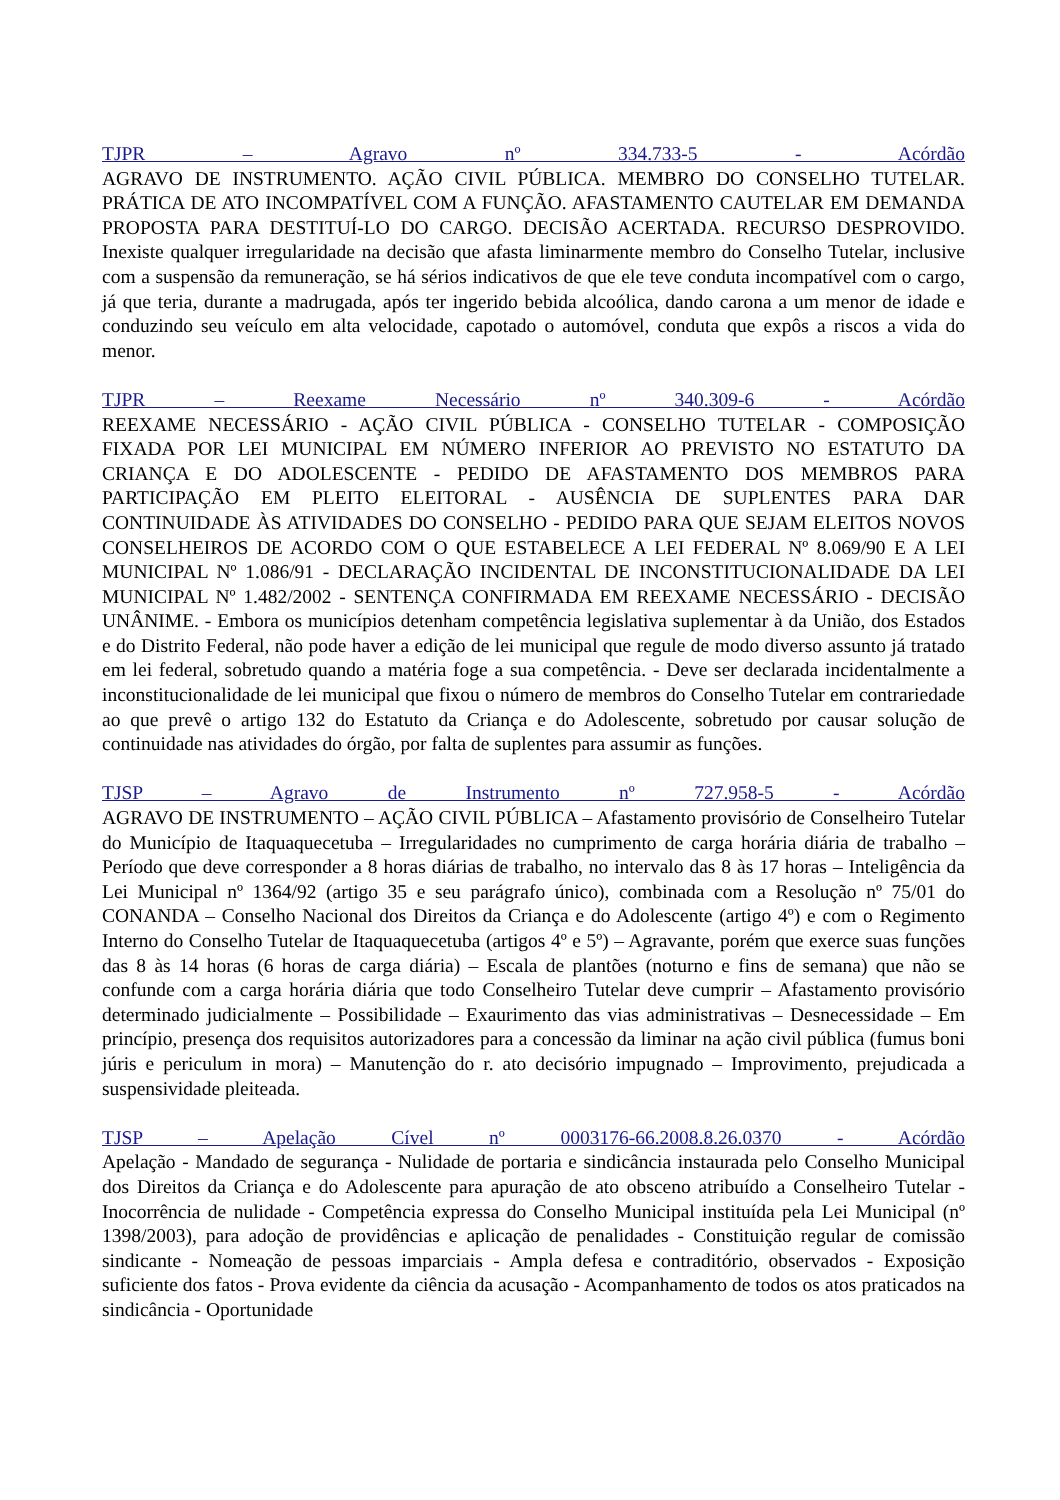TJPR – Agravo nº 334.733-5 - Acórdão
AGRAVO DE INSTRUMENTO. AÇÃO CIVIL PÚBLICA. MEMBRO DO CONSELHO TUTELAR. PRÁTICA DE ATO INCOMPATÍVEL COM A FUNÇÃO. AFASTAMENTO CAUTELAR EM DEMANDA PROPOSTA PARA DESTITUÍ-LO DO CARGO. DECISÃO ACERTADA. RECURSO DESPROVIDO. Inexiste qualquer irregularidade na decisão que afasta liminarmente membro do Conselho Tutelar, inclusive com a suspensão da remuneração, se há sérios indicativos de que ele teve conduta incompatível com o cargo, já que teria, durante a madrugada, após ter ingerido bebida alcoólica, dando carona a um menor de idade e conduzindo seu veículo em alta velocidade, capotado o automóvel, conduta que expôs a riscos a vida do menor.
TJPR – Reexame Necessário nº 340.309-6 - Acórdão
REEXAME NECESSÁRIO - AÇÃO CIVIL PÚBLICA - CONSELHO TUTELAR - COMPOSIÇÃO FIXADA POR LEI MUNICIPAL EM NÚMERO INFERIOR AO PREVISTO NO ESTATUTO DA CRIANÇA E DO ADOLESCENTE - PEDIDO DE AFASTAMENTO DOS MEMBROS PARA PARTICIPAÇÃO EM PLEITO ELEITORAL - AUSÊNCIA DE SUPLENTES PARA DAR CONTINUIDADE ÀS ATIVIDADES DO CONSELHO - PEDIDO PARA QUE SEJAM ELEITOS NOVOS CONSELHEIROS DE ACORDO COM O QUE ESTABELECE A LEI FEDERAL Nº 8.069/90 E A LEI MUNICIPAL Nº 1.086/91 - DECLARAÇÃO INCIDENTAL DE INCONSTITUCIONALIDADE DA LEI MUNICIPAL Nº 1.482/2002 - SENTENÇA CONFIRMADA EM REEXAME NECESSÁRIO - DECISÃO UNÂNIME. - Embora os municípios detenham competência legislativa suplementar à da União, dos Estados e do Distrito Federal, não pode haver a edição de lei municipal que regule de modo diverso assunto já tratado em lei federal, sobretudo quando a matéria foge a sua competência. - Deve ser declarada incidentalmente a inconstitucionalidade de lei municipal que fixou o número de membros do Conselho Tutelar em contrariedade ao que prevê o artigo 132 do Estatuto da Criança e do Adolescente, sobretudo por causar solução de continuidade nas atividades do órgão, por falta de suplentes para assumir as funções.
TJSP – Agravo de Instrumento nº 727.958-5 - Acórdão
AGRAVO DE INSTRUMENTO – AÇÃO CIVIL PÚBLICA – Afastamento provisório de Conselheiro Tutelar do Município de Itaquaquecetuba – Irregularidades no cumprimento de carga horária diária de trabalho – Período que deve corresponder a 8 horas diárias de trabalho, no intervalo das 8 às 17 horas – Inteligência da Lei Municipal nº 1364/92 (artigo 35 e seu parágrafo único), combinada com a Resolução nº 75/01 do CONANDA – Conselho Nacional dos Direitos da Criança e do Adolescente (artigo 4º) e com o Regimento Interno do Conselho Tutelar de Itaquaquecetuba (artigos 4º e 5º) – Agravante, porém que exerce suas funções das 8 às 14 horas (6 horas de carga diária) – Escala de plantões (noturno e fins de semana) que não se confunde com a carga horária diária que todo Conselheiro Tutelar deve cumprir – Afastamento provisório determinado judicialmente – Possibilidade – Exaurimento das vias administrativas – Desnecessidade – Em princípio, presença dos requisitos autorizadores para a concessão da liminar na ação civil pública (fumus boni júris e periculum in mora) – Manutenção do r. ato decisório impugnado – Improvimento, prejudicada a suspensividade pleiteada.
TJSP – Apelação Cível nº 0003176-66.2008.8.26.0370 - Acórdão
Apelação - Mandado de segurança - Nulidade de portaria e sindicância instaurada pelo Conselho Municipal dos Direitos da Criança e do Adolescente para apuração de ato obsceno atribuído a Conselheiro Tutelar - Inocorrência de nulidade - Competência expressa do Conselho Municipal instituída pela Lei Municipal (nº 1398/2003), para adoção de providências e aplicação de penalidades - Constituição regular de comissão sindicante - Nomeação de pessoas imparciais - Ampla defesa e contraditório, observados - Exposição suficiente dos fatos - Prova evidente da ciência da acusação - Acompanhamento de todos os atos praticados na sindicância - Oportunidade